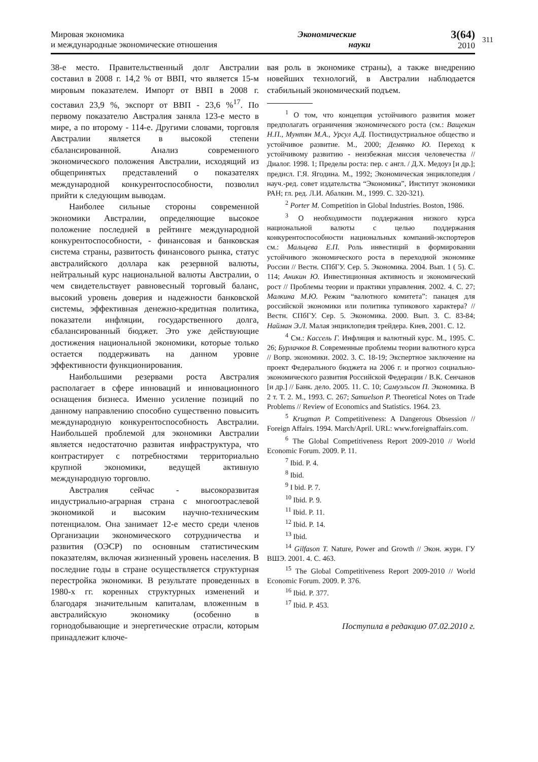Мировая экономика
и международные экономические отношения
Экономические
науки
3(64)
2010
311
38-е место. Правительственный долг Австралии составил в 2008 г. 14,2 % от ВВП, что является 15-м мировым показателем. Импорт от ВВП в 2008 г. составил 23,9 %, экспорт от ВВП - 23,6 %<sup>17</sup>. По первому показателю Австралия заняла 123-е место в мире, а по второму - 114-е. Другими словами, торговля Австралии является в высокой степени сбалансированной. Анализ современного экономического положения Австралии, исходящий из общепринятых представлений о показателях международной конкурентоспособности, позволил прийти к следующим выводам.
Наиболее сильные стороны современной экономики Австралии, определяющие высокое положение последней в рейтинге международной конкурентоспособности, - финансовая и банковская система страны, развитость финансового рынка, статус австралийского доллара как резервной валюты, нейтральный курс национальной валюты Австралии, о чем свидетельствует равновесный торговый баланс, высокий уровень доверия и надежности банковской системы, эффективная денежно-кредитная политика, показатели инфляции, государственного долга, сбалансированный бюджет. Это уже действующие достижения национальной экономики, которые только остается поддерживать на данном уровне эффективности функционирования.
Наибольшими резервами роста Австралия располагает в сфере инноваций и инновационного оснащения бизнеса. Именно усиление позиций по данному направлению способно существенно повысить международную конкурентоспособность Австралии. Наибольшей проблемой для экономики Австралии является недостаточно развитая инфраструктура, что контрастирует с потребностями территориально крупной экономики, ведущей активную международную торговлю.
Австралия сейчас - высокоразвитая индустриально-аграрная страна с многоотраслевой экономикой и высоким научно-техническим потенциалом. Она занимает 12-е место среди членов Организации экономического сотрудничества и развития (ОЭСР) по основным статистическим показателям, включая жизненный уровень населения. В последние годы в стране осуществляется структурная перестройка экономики. В результате проведенных в 1980-х гг. коренных структурных изменений и благодаря значительным капиталам, вложенным в австралийскую экономику (особенно в горнодобывающие и энергетические отрасли, которым принадлежит ключе-
вая роль в экономике страны), а также внедрению новейших технологий, в Австралии наблюдается стабильный экономический подъем.
<sup>1</sup> О том, что концепция устойчивого развития может предполагать ограничения экономического роста (см.: Ващекин Н.П., Мунтян М.А., Урсул А.Д. Постиндустриальное общество и устойчивое развитие. М., 2000; Демянко Ю. Переход к устойчивому развитию - неизбежная миссия человечества // Диалог. 1998. 1; Пределы роста: пер. с англ. / Д.Х. Медоуз [и др.]; предисл. Г.Я. Ягодина. М., 1992; Экономическая энциклопедия / науч.-ред. совет издательства “Экономика”, Институт экономики РАН; гл. ред. Л.И. Абалкин. М., 1999. С. 320-321).
<sup>2</sup> Porter M. Competition in Global Industries. Boston, 1986.
<sup>3</sup> О необходимости поддержания низкого курса национальной валюты с целью поддержания конкурентоспособности национальных компаний-экспортеров см.: Мальцева Е.П. Роль инвестиций в формировании устойчивого экономического роста в переходной экономике России // Вестн. СПбГУ. Сер. 5. Экономика. 2004. Вып. 1 ( 5). С. 114; Аникин Ю. Инвестиционная активность и экономический рост // Проблемы теории и практики управления. 2002. 4. С. 27; Малкина М.Ю. Режим “валютного комитета”: панацея для российской экономики или политика тупикового характера? // Вестн. СПбГУ. Сер. 5. Экономика. 2000. Вып. 3. С. 83-84; Найман Э.Л. Малая энциклопедия трейдера. Киев, 2001. С. 12.
<sup>4</sup> См.: Кассель Г. Инфляция и валютный курс. М., 1995. С. 26; Бурлачков В. Современные проблемы теории валютного курса // Вопр. экономики. 2002. 3. С. 18-19; Экспертное заключение на проект Федерального бюджета на 2006 г. и прогноз социально-экономического развития Российской Федерации / В.К. Сенчанов [и др.] // Банк. дело. 2005. 11. С. 10; Самуэльсон П. Экономика. В 2 т. Т. 2. М., 1993. С. 267; Samuelson P. Theoretical Notes on Trade Problems // Review of Economics and Statistics. 1964. 23.
<sup>5</sup> Krugman P. Competitiveness: A Dangerous Obsession // Foreign Affairs. 1994. March/April. URL: www.foreignaffairs.com.
<sup>6</sup> The Global Competitiveness Report 2009-2010 // World Economic Forum. 2009. P. 11.
<sup>7</sup> Ibid. P. 4.
<sup>8</sup> Ibid.
<sup>9</sup> I bid. P. 7.
<sup>10</sup> Ibid. P. 9.
<sup>11</sup> Ibid. P. 11.
<sup>12</sup> Ibid. P. 14.
<sup>13</sup> Ibid.
<sup>14</sup> Gilfason T. Nature, Power and Growth // Экон. журн. ГУ ВШЭ. 2001. 4. С. 463.
<sup>15</sup> The Global Competitiveness Report 2009-2010 // World Economic Forum. 2009. P. 376.
<sup>16</sup> Ibid. P. 377.
<sup>17</sup> Ibid. P. 453.
Поступила в редакцию 07.02.2010 г.